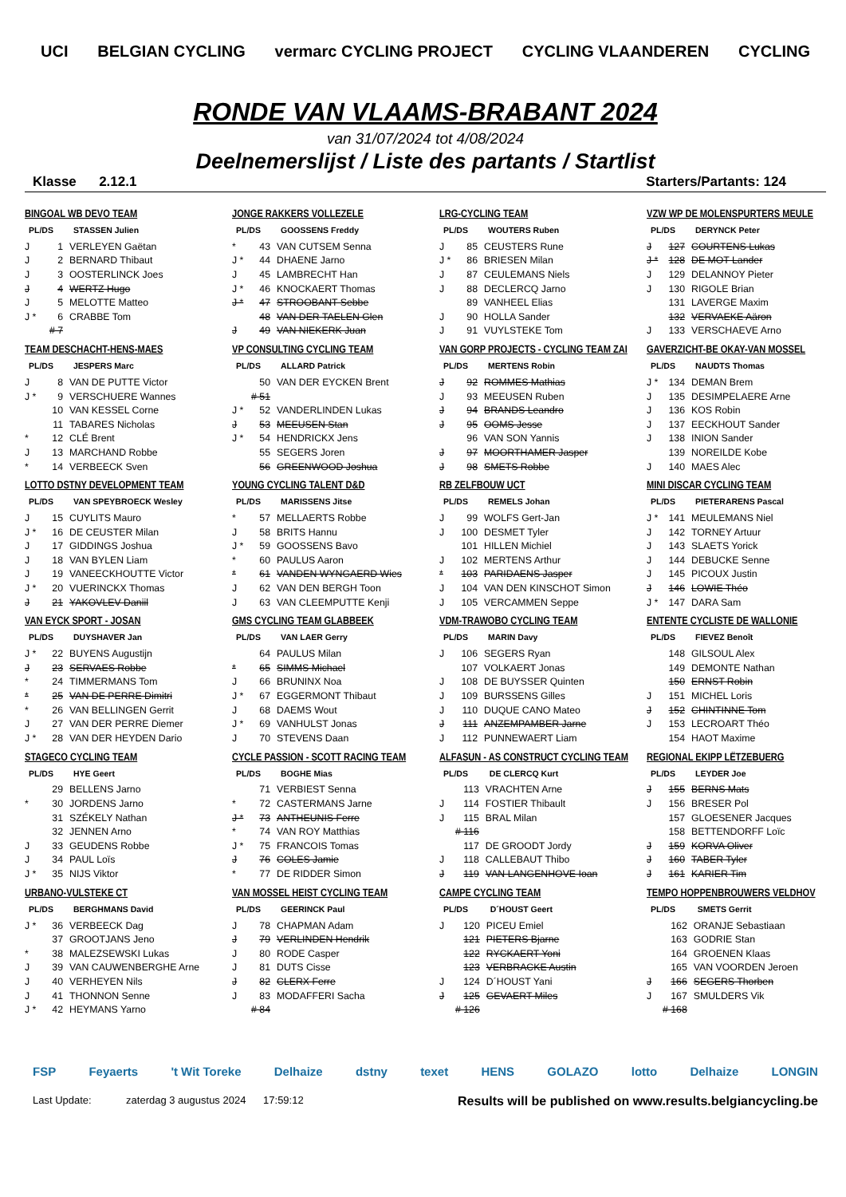UCI BELGIAN CYCLING vermarc CYCLING PROJECT CYCLING VLAANDEREN CYCLING
RONDE VAN VLAAMS-BRABANT 2024
van 31/07/2024 tot 4/08/2024
Deelnemerslijst / Liste des partants / Startlist
Klasse 2.12.1 Starters/Partants: 124
BINGOAL WB DEVO TEAM
| PL/DS | | STASSEN Julien |
| --- | --- | --- |
| J | 1 | VERLEYEN Gaëtan |
| J | 2 | BERNARD Thibaut |
| J | 3 | OOSTERLINCK Joes |
| J | 4 | WERTZ Hugo |
| J | 5 | MELOTTE Matteo |
| J * | 6 | CRABBE Tom |
| | # 7 | |
JONGE RAKKERS VOLLEZELE
| PL/DS | | GOOSSENS Freddy |
| --- | --- | --- |
| * | 43 | VAN CUTSEM Senna |
| J * | 44 | DHAENE Jarno |
| J | 45 | LAMBRECHT Han |
| J * | 46 | KNOCKAERT Thomas |
| J * | 47 | STROOBANT Sebbe |
| | 48 | VAN DER TAELEN Glen |
| J | 49 | VAN NIEKERK Juan |
LRG-CYCLING TEAM
| PL/DS | | WOUTERS Ruben |
| --- | --- | --- |
| J | 85 | CEUSTERS Rune |
| J * | 86 | BRIESEN Milan |
| J | 87 | CEULEMANS Niels |
| J | 88 | DECLERCQ Jarno |
| | 89 | VANHEEL Elias |
| J | 90 | HOLLA Sander |
| J | 91 | VUYLSTEKE Tom |
VZW WP DE MOLENSPURTERS MEULE
| PL/DS | | DERYNCK Peter |
| --- | --- | --- |
| J | 127 | COURTENS Lukas |
| J * | 128 | DE MOT Lander |
| J | 129 | DELANNOY Pieter |
| J | 130 | RIGOLE Brian |
| | 131 | LAVERGE Maxim |
| | 132 | VERVAEKE Aäron |
| J | 133 | VERSCHAEVE Arno |
TEAM DESCHACHT-HENS-MAES
| PL/DS | | JESPERS Marc |
| --- | --- | --- |
| J | 8 | VAN DE PUTTE Victor |
| J * | 9 | VERSCHUERE Wannes |
| | 10 | VAN KESSEL Corne |
| | 11 | TABARES Nicholas |
| * | 12 | CLÉ Brent |
| J | 13 | MARCHAND Robbe |
| * | 14 | VERBEECK Sven |
VP CONSULTING CYCLING TEAM
| PL/DS | | ALLARD Patrick |
| --- | --- | --- |
| | 50 | VAN DER EYCKEN Brent |
| | # 51 | |
| J * | 52 | VANDERLINDEN Lukas |
| J | 53 | MEEUSEN Stan |
| J * | 54 | HENDRICKX Jens |
| | 55 | SEGERS Joren |
| | 56 | GREENWOOD Joshua |
VAN GORP PROJECTS - CYCLING TEAM ZAI
| PL/DS | | MERTENS Robin |
| --- | --- | --- |
| J | 92 | ROMMES Mathias |
| J | 93 | MEEUSEN Ruben |
| J | 94 | BRANDS Leandro |
| J | 95 | OOMS Jesse |
| | 96 | VAN SON Yannis |
| J | 97 | MOORTHAMER Jasper |
| J | 98 | SMETS Robbe |
GAVERZICHT-BE OKAY-VAN MOSSEL
| PL/DS | | NAUDTS Thomas |
| --- | --- | --- |
| J * | 134 | DEMAN Brem |
| J | 135 | DESIMPELAERE Arne |
| J | 136 | KOS Robin |
| J | 137 | EECKHOUT Sander |
| J | 138 | INION Sander |
| | 139 | NOREILDE Kobe |
| J | 140 | MAES Alec |
LOTTO DSTNY DEVELOPMENT TEAM
| PL/DS | | VAN SPEYBROECK Wesley |
| --- | --- | --- |
| J | 15 | CUYLITS Mauro |
| J * | 16 | DE CEUSTER Milan |
| J | 17 | GIDDINGS Joshua |
| J | 18 | VAN BYLEN Liam |
| J | 19 | VANEECKHOUTTE Victor |
| J * | 20 | VUERINCKX Thomas |
| J | 21 | YAKOVLEV Daniil |
YOUNG CYCLING TALENT D&D
| PL/DS | | MARISSENS Jitse |
| --- | --- | --- |
| * | 57 | MELLAERTS Robbe |
| J | 58 | BRITS Hannu |
| J * | 59 | GOOSSENS Bavo |
| * | 60 | PAULUS Aaron |
| * | 61 | VANDEN WYNGAERD Wies |
| J | 62 | VAN DEN BERGH Toon |
| J | 63 | VAN CLEEMPUTTE Kenji |
RB ZELFBOUW UCT
| PL/DS | | REMELS Johan |
| --- | --- | --- |
| J | 99 | WOLFS Gert-Jan |
| J | 100 | DESMET Tyler |
| | 101 | HILLEN Michiel |
| J | 102 | MERTENS Arthur |
| * | 103 | PARIDAENS Jasper |
| J | 104 | VAN DEN KINSCHOT Simon |
| J | 105 | VERCAMMEN Seppe |
MINI DISCAR CYCLING TEAM
| PL/DS | | PIETERARENS Pascal |
| --- | --- | --- |
| J * | 141 | MEULEMANS Niel |
| J | 142 | TORNEY Artuur |
| J | 143 | SLAETS Yorick |
| J | 144 | DEBUCKE Senne |
| J | 145 | PICOUX Justin |
| J | 146 | LOWIE Théo |
| J * | 147 | DARA Sam |
VAN EYCK SPORT - JOSAN
| PL/DS | | DUYSHAVER Jan |
| --- | --- | --- |
| J * | 22 | BUYENS Augustijn |
| J | 23 | SERVAES Robbe |
| * | 24 | TIMMERMANS Tom |
| * | 25 | VAN DE PERRE Dimitri |
| * | 26 | VAN BELLINGEN Gerrit |
| J | 27 | VAN DER PERRE Diemer |
| J * | 28 | VAN DER HEYDEN Dario |
GMS CYCLING TEAM GLABBEEK
| PL/DS | | VAN LAER Gerry |
| --- | --- | --- |
| | 64 | PAULUS Milan |
| * | 65 | SIMMS Michael |
| J | 66 | BRUNINX Noa |
| J * | 67 | EGGERMONT Thibaut |
| J | 68 | DAEMS Wout |
| J * | 69 | VANHULST Jonas |
| J | 70 | STEVENS Daan |
VDM-TRAWOBO CYCLING TEAM
| PL/DS | | MARIN Davy |
| --- | --- | --- |
| J | 106 | SEGERS Ryan |
| | 107 | VOLKAERT Jonas |
| J | 108 | DE BUYSSER Quinten |
| J | 109 | BURSSENS Gilles |
| J | 110 | DUQUE CANO Mateo |
| J | 111 | ANZEMPAMBER Jarne |
| J | 112 | PUNNEWAERT Liam |
ENTENTE CYCLISTE DE WALLONIE
| PL/DS | | FIEVEZ Benoît |
| --- | --- | --- |
| | 148 | GILSOUL Alex |
| | 149 | DEMONTE Nathan |
| | 150 | ERNST Robin |
| J | 151 | MICHEL Loris |
| J | 152 | CHINTINNE Tom |
| J | 153 | LECROART Théo |
| | 154 | HAOT Maxime |
STAGECO CYCLING TEAM
| PL/DS | | HYE Geert |
| --- | --- | --- |
| | 29 | BELLENS Jarno |
| * | 30 | JORDENS Jarno |
| | 31 | SZÉKELY Nathan |
| | 32 | JENNEN Arno |
| J | 33 | GEUDENS Robbe |
| J | 34 | PAUL Loïs |
| J * | 35 | NIJS Viktor |
CYCLE PASSION - SCOTT RACING TEAM
| PL/DS | | BOGHE Mias |
| --- | --- | --- |
| | 71 | VERBIEST Senna |
| * | 72 | CASTERMANS Jarne |
| J * | 73 | ANTHEUNIS Ferre |
| * | 74 | VAN ROY Matthias |
| J * | 75 | FRANCOIS Tomas |
| J | 76 | COLES Jamie |
| * | 77 | DE RIDDER Simon |
ALFASUN - AS CONSTRUCT CYCLING TEAM
| PL/DS | | DE CLERCQ Kurt |
| --- | --- | --- |
| | 113 | VRACHTEN Arne |
| J | 114 | FOSTIER Thibault |
| J | 115 | BRAL Milan |
| | # 116 | |
| | 117 | DE GROODT Jordy |
| J | 118 | CALLEBAUT Thibo |
| J | 119 | VAN LANGENHOVE Ioan |
REGIONAL EKIPP LËTZEBUERG
| PL/DS | | LEYDER Joe |
| --- | --- | --- |
| J | 155 | BERNS Mats |
| J | 156 | BRESER Pol |
| | 157 | GLOESENER Jacques |
| | 158 | BETTENDORFF Loïc |
| J | 159 | KORVA Oliver |
| J | 160 | TABER Tyler |
| J | 161 | KARIER Tim |
URBANO-VULSTEKE CT
| PL/DS | | BERGHMANS David |
| --- | --- | --- |
| J * | 36 | VERBEECK Dag |
| | 37 | GROOTJANS Jeno |
| * | 38 | MALEZSEWSKI Lukas |
| J | 39 | VAN CAUWENBERGHE Arne |
| J | 40 | VERHEYEN Nils |
| J | 41 | THONNON Senne |
| J * | 42 | HEYMANS Yarno |
VAN MOSSEL HEIST CYCLING TEAM
| PL/DS | | GEERINCK Paul |
| --- | --- | --- |
| J | 78 | CHAPMAN Adam |
| J | 79 | VERLINDEN Hendrik |
| J | 80 | RODE Casper |
| J | 81 | DUTS Cisse |
| J | 82 | CLERX Ferre |
| J | 83 | MODAFFERI Sacha |
| | # 84 | |
CAMPE CYCLING TEAM
| PL/DS | | D´HOUST Geert |
| --- | --- | --- |
| J | 120 | PICEU Emiel |
| | 121 | PIETERS Bjarne |
| | 122 | RYCKAERT Yoni |
| | 123 | VERBRACKE Austin |
| J | 124 | D´HOUST Yani |
| J | 125 | GEVAERT Miles |
| | # 126 | |
TEMPO HOPPENBROUWERS VELDHOV
| PL/DS | | SMETS Gerrit |
| --- | --- | --- |
| | 162 | ORANJE Sebastiaan |
| | 163 | GODRIE Stan |
| | 164 | GROENEN Klaas |
| | 165 | VAN VOORDEN Jeroen |
| J | 166 | SEGERS Thorben |
| J | 167 | SMULDERS Vik |
| | # 168 | |
FSP Feyaerts 't Wit Toreke Delhaize dstny texet HENS GOLAZO lotto Delhaize LONGIN
Last Update: zaterdag 3 augustus 2024 17:59:12 Results will be published on www.results.belgiancycling.be